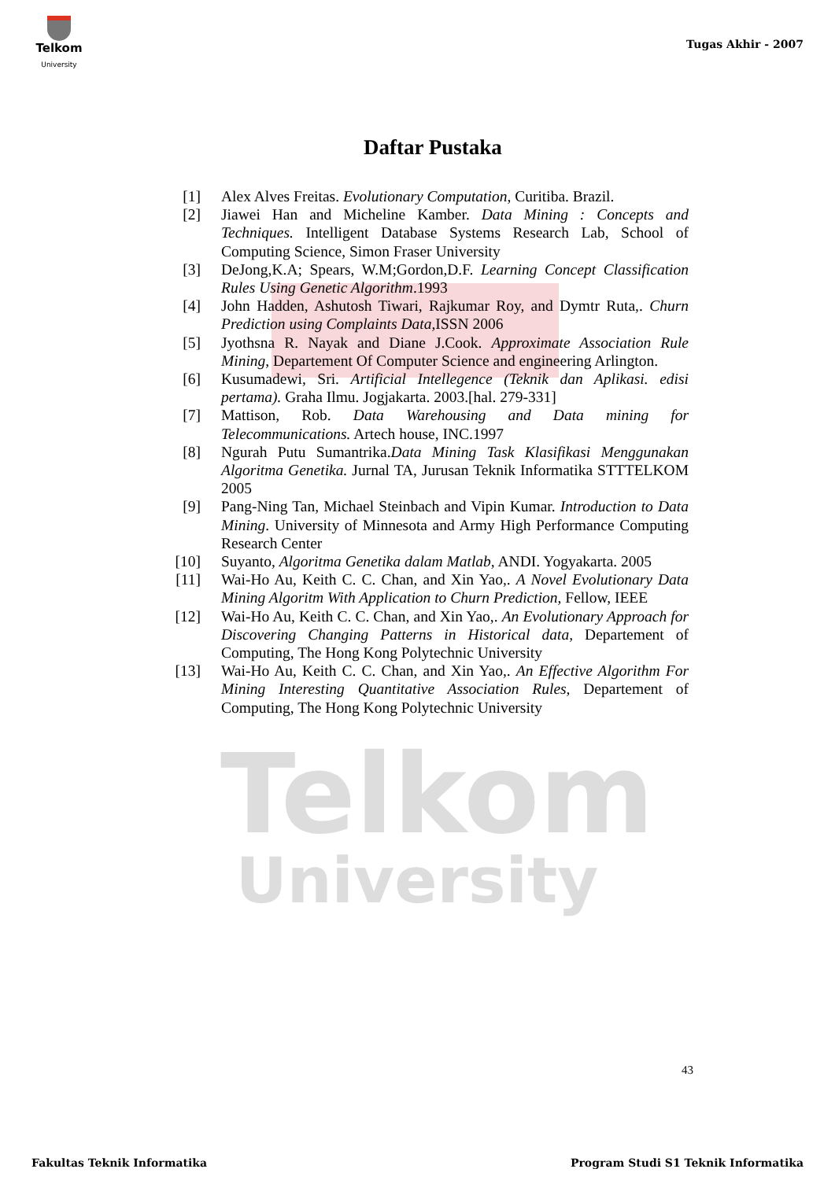Telkom
University
Telkom
University
Tugas Akhir - 2007
Daftar Pustaka
[1] Alex Alves Freitas. Evolutionary Computation, Curitiba. Brazil.
[2] Jiawei Han and Micheline Kamber. Data Mining : Concepts and Techniques. Intelligent Database Systems Research Lab, School of Computing Science, Simon Fraser University
[3] DeJong,K.A; Spears, W.M;Gordon,D.F. Learning Concept Classification Rules Using Genetic Algorithm.1993
[4] John Hadden, Ashutosh Tiwari, Rajkumar Roy, and Dymtr Ruta,. Churn Prediction using Complaints Data, ISSN 2006
[5] Jyothsna R. Nayak and Diane J.Cook. Approximate Association Rule Mining, Departement Of Computer Science and engineering Arlington.
[6] Kusumadewi, Sri. Artificial Intellegence (Teknik dan Aplikasi. edisi pertama). Graha Ilmu. Jogjakarta. 2003.[hal. 279-331]
[7] Mattison, Rob. Data Warehousing and Data mining for Telecommunications. Artech house, INC.1997
[8] Ngurah Putu Sumantrika.Data Mining Task Klasifikasi Menggunakan Algoritma Genetika. Jurnal TA, Jurusan Teknik Informatika STTTELKOM 2005
[9] Pang-Ning Tan, Michael Steinbach and Vipin Kumar. Introduction to Data Mining. University of Minnesota and Army High Performance Computing Research Center
[10] Suyanto, Algoritma Genetika dalam Matlab, ANDI. Yogyakarta. 2005
[11] Wai-Ho Au, Keith C. C. Chan, and Xin Yao,. A Novel Evolutionary Data Mining Algoritm With Application to Churn Prediction, Fellow, IEEE
[12] Wai-Ho Au, Keith C. C. Chan, and Xin Yao,. An Evolutionary Approach for Discovering Changing Patterns in Historical data, Departement of Computing, The Hong Kong Polytechnic University
[13] Wai-Ho Au, Keith C. C. Chan, and Xin Yao,. An Effective Algorithm For Mining Interesting Quantitative Association Rules, Departement of Computing, The Hong Kong Polytechnic University
43
Fakultas Teknik Informatika
Program Studi S1 Teknik Informatika